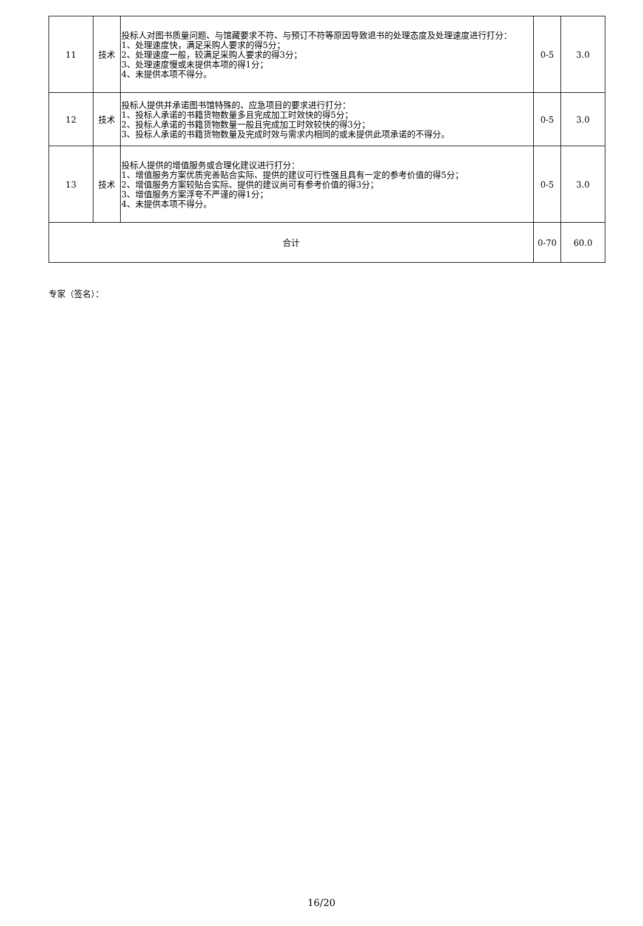| 11 | 技术 | 投标人对图书质量问题、与馆藏要求不符、与预订不符等原因导致退书的处理态度及处理速度进行打分： 1、处理速度快，满足采购人要求的得5分； 2、处理速度一般，较满足采购人要求的得3分； 3、处理速度慢或未提供本项的得1分； 4、未提供本项不得分。 | 0-5 | 3.0 |
| 12 | 技术 | 投标人提供并承诺图书馆特殊的、应急项目的要求进行打分： 1、投标人承诺的书籍货物数量多且完成加工时效快的得5分； 2、投标人承诺的书籍货物数量一般且完成加工时效较快的得3分； 3、投标人承诺的书籍货物数量及完成时效与需求内相同的或未提供此项承诺的不得分。 | 0-5 | 3.0 |
| 13 | 技术 | 投标人提供的增值服务或合理化建议进行打分： 1、增值服务方案优质完善贴合实际、提供的建议可行性强且具有一定的参考价值的得5分； 2、增值服务方案较贴合实际、提供的建议尚可有参考价值的得3分； 3、增值服务方案浮夸不严谨的得1分； 4、未提供本项不得分。 | 0-5 | 3.0 |
| 合计 | | | 0-70 | 60.0 |
专家（签名）：
16/20